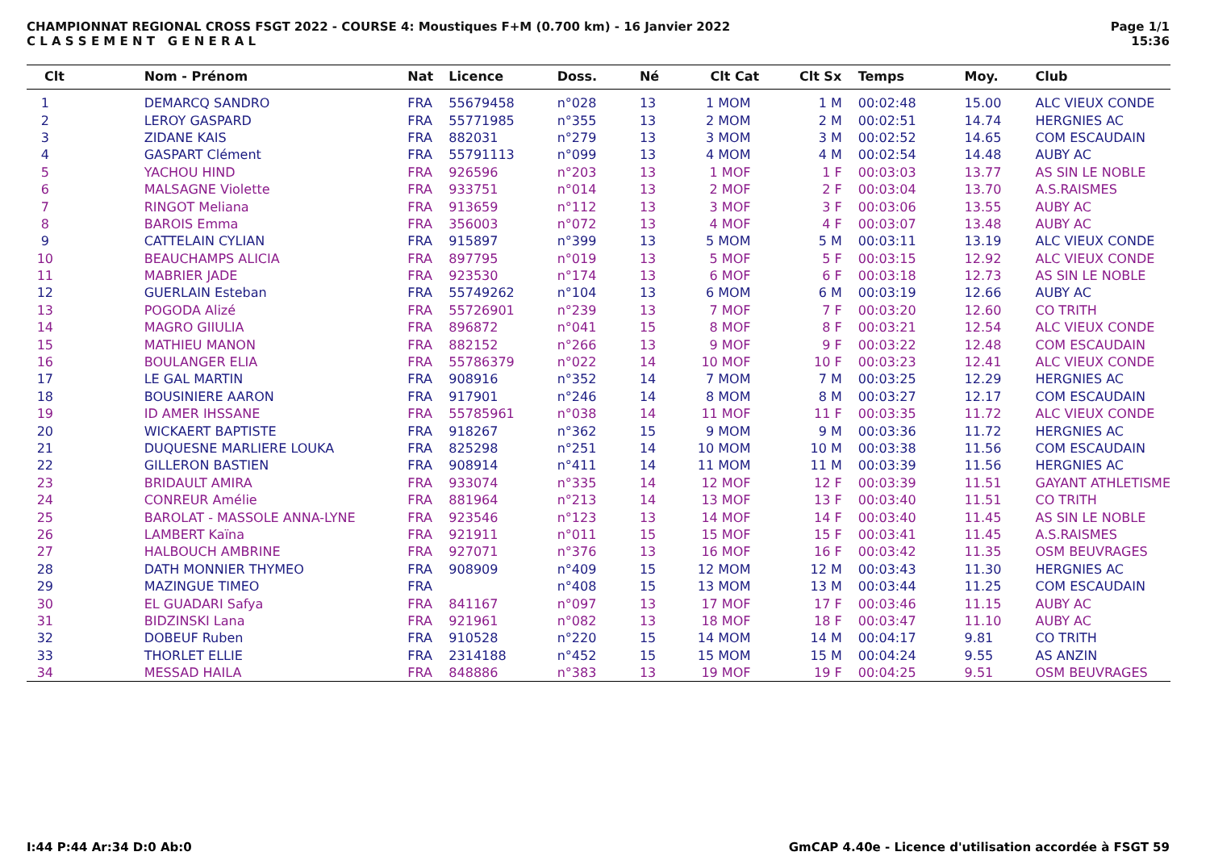CHAMPIONNAT REGIONAL CROSS FSGT 2022 - COURSE 4: Moustiques F+M (0.700 km) - 16 Janvier 2022
C L A S S E M E N T G E N E R A L
Page 1/1
15:36
| Clt | Nom - Prénom | Nat | Licence | Doss. | Né | Clt Cat | Clt Sx | Temps | Moy. | Club |
| --- | --- | --- | --- | --- | --- | --- | --- | --- | --- | --- |
| 1 | DEMARCQ SANDRO | FRA | 55679458 | n°028 | 13 | 1 MOM | 1 M | 00:02:48 | 15.00 | ALC VIEUX CONDE |
| 2 | LEROY GASPARD | FRA | 55771985 | n°355 | 13 | 2 MOM | 2 M | 00:02:51 | 14.74 | HERGNIES AC |
| 3 | ZIDANE KAIS | FRA | 882031 | n°279 | 13 | 3 MOM | 3 M | 00:02:52 | 14.65 | COM ESCAUDAIN |
| 4 | GASPART Clément | FRA | 55791113 | n°099 | 13 | 4 MOM | 4 M | 00:02:54 | 14.48 | AUBY AC |
| 5 | YACHOU HIND | FRA | 926596 | n°203 | 13 | 1 MOF | 1 F | 00:03:03 | 13.77 | AS SIN LE NOBLE |
| 6 | MALSAGNE Violette | FRA | 933751 | n°014 | 13 | 2 MOF | 2 F | 00:03:04 | 13.70 | A.S.RAISMES |
| 7 | RINGOT Meliana | FRA | 913659 | n°112 | 13 | 3 MOF | 3 F | 00:03:06 | 13.55 | AUBY AC |
| 8 | BAROIS Emma | FRA | 356003 | n°072 | 13 | 4 MOF | 4 F | 00:03:07 | 13.48 | AUBY AC |
| 9 | CATTELAIN CYLIAN | FRA | 915897 | n°399 | 13 | 5 MOM | 5 M | 00:03:11 | 13.19 | ALC VIEUX CONDE |
| 10 | BEAUCHAMPS ALICIA | FRA | 897795 | n°019 | 13 | 5 MOF | 5 F | 00:03:15 | 12.92 | ALC VIEUX CONDE |
| 11 | MABRIER JADE | FRA | 923530 | n°174 | 13 | 6 MOF | 6 F | 00:03:18 | 12.73 | AS SIN LE NOBLE |
| 12 | GUERLAIN Esteban | FRA | 55749262 | n°104 | 13 | 6 MOM | 6 M | 00:03:19 | 12.66 | AUBY AC |
| 13 | POGODA Alizé | FRA | 55726901 | n°239 | 13 | 7 MOF | 7 F | 00:03:20 | 12.60 | CO TRITH |
| 14 | MAGRO GIIULIA | FRA | 896872 | n°041 | 15 | 8 MOF | 8 F | 00:03:21 | 12.54 | ALC VIEUX CONDE |
| 15 | MATHIEU MANON | FRA | 882152 | n°266 | 13 | 9 MOF | 9 F | 00:03:22 | 12.48 | COM ESCAUDAIN |
| 16 | BOULANGER ELIA | FRA | 55786379 | n°022 | 14 | 10 MOF | 10 F | 00:03:23 | 12.41 | ALC VIEUX CONDE |
| 17 | LE GAL MARTIN | FRA | 908916 | n°352 | 14 | 7 MOM | 7 M | 00:03:25 | 12.29 | HERGNIES AC |
| 18 | BOUSINIERE AARON | FRA | 917901 | n°246 | 14 | 8 MOM | 8 M | 00:03:27 | 12.17 | COM ESCAUDAIN |
| 19 | ID AMER IHSSANE | FRA | 55785961 | n°038 | 14 | 11 MOF | 11 F | 00:03:35 | 11.72 | ALC VIEUX CONDE |
| 20 | WICKAERT BAPTISTE | FRA | 918267 | n°362 | 15 | 9 MOM | 9 M | 00:03:36 | 11.72 | HERGNIES AC |
| 21 | DUQUESNE MARLIERE LOUKA | FRA | 825298 | n°251 | 14 | 10 MOM | 10 M | 00:03:38 | 11.56 | COM ESCAUDAIN |
| 22 | GILLERON BASTIEN | FRA | 908914 | n°411 | 14 | 11 MOM | 11 M | 00:03:39 | 11.56 | HERGNIES AC |
| 23 | BRIDAULT AMIRA | FRA | 933074 | n°335 | 14 | 12 MOF | 12 F | 00:03:39 | 11.51 | GAYANT ATHLETISME |
| 24 | CONREUR Amélie | FRA | 881964 | n°213 | 14 | 13 MOF | 13 F | 00:03:40 | 11.51 | CO TRITH |
| 25 | BAROLAT - MASSOLE ANNA-LYNE | FRA | 923546 | n°123 | 13 | 14 MOF | 14 F | 00:03:40 | 11.45 | AS SIN LE NOBLE |
| 26 | LAMBERT Kaïna | FRA | 921911 | n°011 | 15 | 15 MOF | 15 F | 00:03:41 | 11.45 | A.S.RAISMES |
| 27 | HALBOUCH AMBRINE | FRA | 927071 | n°376 | 13 | 16 MOF | 16 F | 00:03:42 | 11.35 | OSM BEUVRAGES |
| 28 | DATH MONNIER THYMEO | FRA | 908909 | n°409 | 15 | 12 MOM | 12 M | 00:03:43 | 11.30 | HERGNIES AC |
| 29 | MAZINGUE TIMEO | FRA | | n°408 | 15 | 13 MOM | 13 M | 00:03:44 | 11.25 | COM ESCAUDAIN |
| 30 | EL GUADARI Safya | FRA | 841167 | n°097 | 13 | 17 MOF | 17 F | 00:03:46 | 11.15 | AUBY AC |
| 31 | BIDZINSKI Lana | FRA | 921961 | n°082 | 13 | 18 MOF | 18 F | 00:03:47 | 11.10 | AUBY AC |
| 32 | DOBEUF Ruben | FRA | 910528 | n°220 | 15 | 14 MOM | 14 M | 00:04:17 | 9.81 | CO TRITH |
| 33 | THORLET ELLIE | FRA | 2314188 | n°452 | 15 | 15 MOM | 15 M | 00:04:24 | 9.55 | AS ANZIN |
| 34 | MESSAD HAILA | FRA | 848886 | n°383 | 13 | 19 MOF | 19 F | 00:04:25 | 9.51 | OSM BEUVRAGES |
I:44 P:44 Ar:34 D:0 Ab:0 GmCAP 4.40e - Licence d'utilisation accordée à FSGT 59